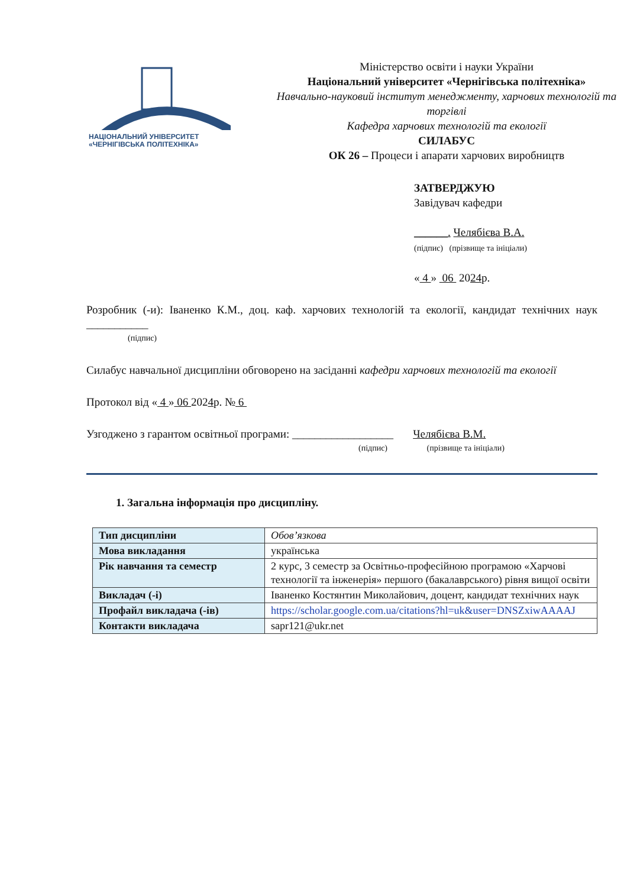НАЦІОНАЛЬНИЙ УНІВЕРСИТЕТ
«ЧЕРНІГІВСЬКА ПОЛІТЕХНІКА»
Міністерство освіти і науки України
Національний університет «Чернігівська політехніка»
Навчально-науковий інститут менеджменту, харчових технологій та торгівлі
Кафедра харчових технологій та екології
СИЛАБУС
ОК 26 – Процеси і апарати харчових виробництв
ЗАТВЕРДЖУЮ
Завідувач кафедри
______. Челябієва В.А.
(підпис) (прізвище та ініціали)
« 4 » 06 2024р.
Розробник (-и): Іваненко К.М., доц. каф. харчових технологій та екології, кандидат технічних наук ___________
(підпис)
Силабус навчальної дисципліни обговорено на засіданні кафедри харчових технологій та екології
Протокол від « 4 » 06 2024р. № 6
Узгоджено з гарантом освітньої програми: __________________ Челябієва В.М.
(підпис) (прізвище та ініціали)
1. Загальна інформація про дисципліну.
| Тип дисципліни | Обов’язкова |
| Мова викладання | українська |
| Рік навчання та семестр | 2 курс, 3 семестр за Освітньо-професійною програмою «Харчові технології та інженерія» першого (бакалаврського) рівня вищої освіти |
| Викладач (-і) | Іваненко Костянтин Миколайович, доцент, кандидат технічних наук |
| Профайл викладача (-ів) | https://scholar.google.com.ua/citations?hl=uk&user=DNSZxiwAAAAJ |
| Контакти викладача | sapr121@ukr.net |